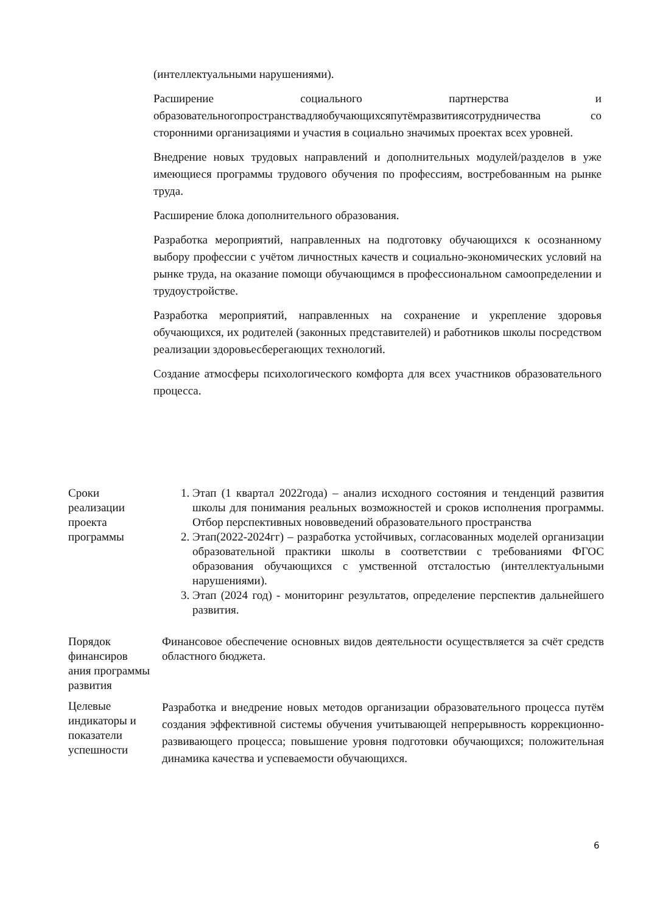(интеллектуальными нарушениями).
Расширение социального партнерства и образовательногопространствадляобучающихсяпутёмразвитиясотрудничества со сторонними организациями и участия в социально значимых проектах всех уровней.
Внедрение новых трудовых направлений и дополнительных модулей/разделов в уже имеющиеся программы трудового обучения по профессиям, востребованным на рынке труда.
Расширение блока дополнительного образования.
Разработка мероприятий, направленных на подготовку обучающихся к осознанному выбору профессии с учётом личностных качеств и социально-экономических условий на рынке труда, на оказание помощи обучающимся в профессиональном самоопределении и трудоустройстве.
Разработка мероприятий, направленных на сохранение и укрепление здоровья обучающихся, их родителей (законных представителей) и работников школы посредством реализации здоровьесберегающих технологий.
Создание атмосферы психологического комфорта для всех участников образовательного процесса.
| Сроки реализации проекта программы | 1. Этап (1 квартал 2022года) – анализ исходного состояния и тенденций развития школы для понимания реальных возможностей и сроков исполнения программы. Отбор перспективных нововведений образовательного пространства 2. Этап(2022-2024гг) – разработка устойчивых, согласованных моделей организации образовательной практики школы в соответствии с требованиями ФГОС образования обучающихся с умственной отсталостью (интеллектуальными нарушениями). 3. Этап (2024 год) - мониторинг результатов, определение перспектив дальнейшего развития. |
| Порядок финансиров ания программы развития | Финансовое обеспечение основных видов деятельности осуществляется за счёт средств областного бюджета. |
| Целевые индикаторы и показатели успешности | Разработка и внедрение новых методов организации образовательного процесса путём создания эффективной системы обучения учитывающей непрерывность коррекционно-развивающего процесса; повышение уровня подготовки обучающихся; положительная динамика качества и успеваемости обучающихся. |
6